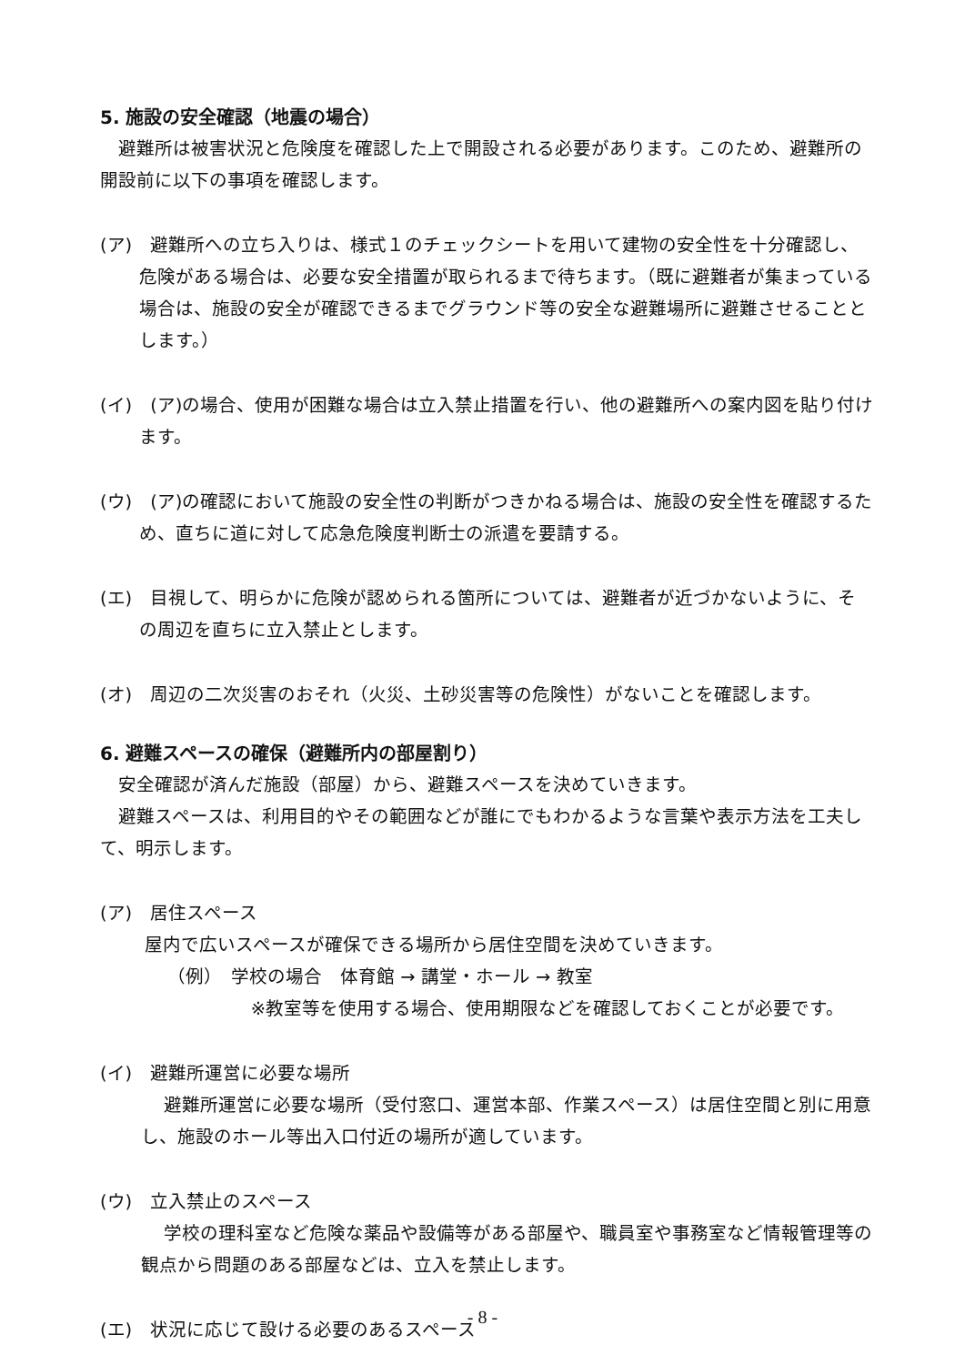5. 施設の安全確認（地震の場合）
避難所は被害状況と危険度を確認した上で開設される必要があります。このため、避難所の開設前に以下の事項を確認します。
(ア)　避難所への立ち入りは、様式１のチェックシートを用いて建物の安全性を十分確認し、危険がある場合は、必要な安全措置が取られるまで待ちます。（既に避難者が集まっている場合は、施設の安全が確認できるまでグラウンド等の安全な避難場所に避難させることとします。）
(イ)　(ア)の場合、使用が困難な場合は立入禁止措置を行い、他の避難所への案内図を貼り付けます。
(ウ)　(ア)の確認において施設の安全性の判断がつきかねる場合は、施設の安全性を確認するため、直ちに道に対して応急危険度判断士の派遣を要請する。
(エ)　目視して、明らかに危険が認められる箇所については、避難者が近づかないように、その周辺を直ちに立入禁止とします。
(オ)　周辺の二次災害のおそれ（火災、土砂災害等の危険性）がないことを確認します。
6. 避難スペースの確保（避難所内の部屋割り）
安全確認が済んだ施設（部屋）から、避難スペースを決めていきます。
避難スペースは、利用目的やその範囲などが誰にでもわかるような言葉や表示方法を工夫して、明示します。
(ア)　居住スペース
屋内で広いスペースが確保できる場所から居住空間を決めていきます。
（例）　学校の場合　体育館 → 講堂・ホール → 教室
※教室等を使用する場合、使用期限などを確認しておくことが必要です。
(イ)　避難所運営に必要な場所
避難所運営に必要な場所（受付窓口、運営本部、作業スペース）は居住空間と別に用意し、施設のホール等出入口付近の場所が適しています。
(ウ)　立入禁止のスペース
学校の理科室など危険な薬品や設備等がある部屋や、職員室や事務室など情報管理等の観点から問題のある部屋などは、立入を禁止します。
(エ)　状況に応じて設ける必要のあるスペース
- 8 -